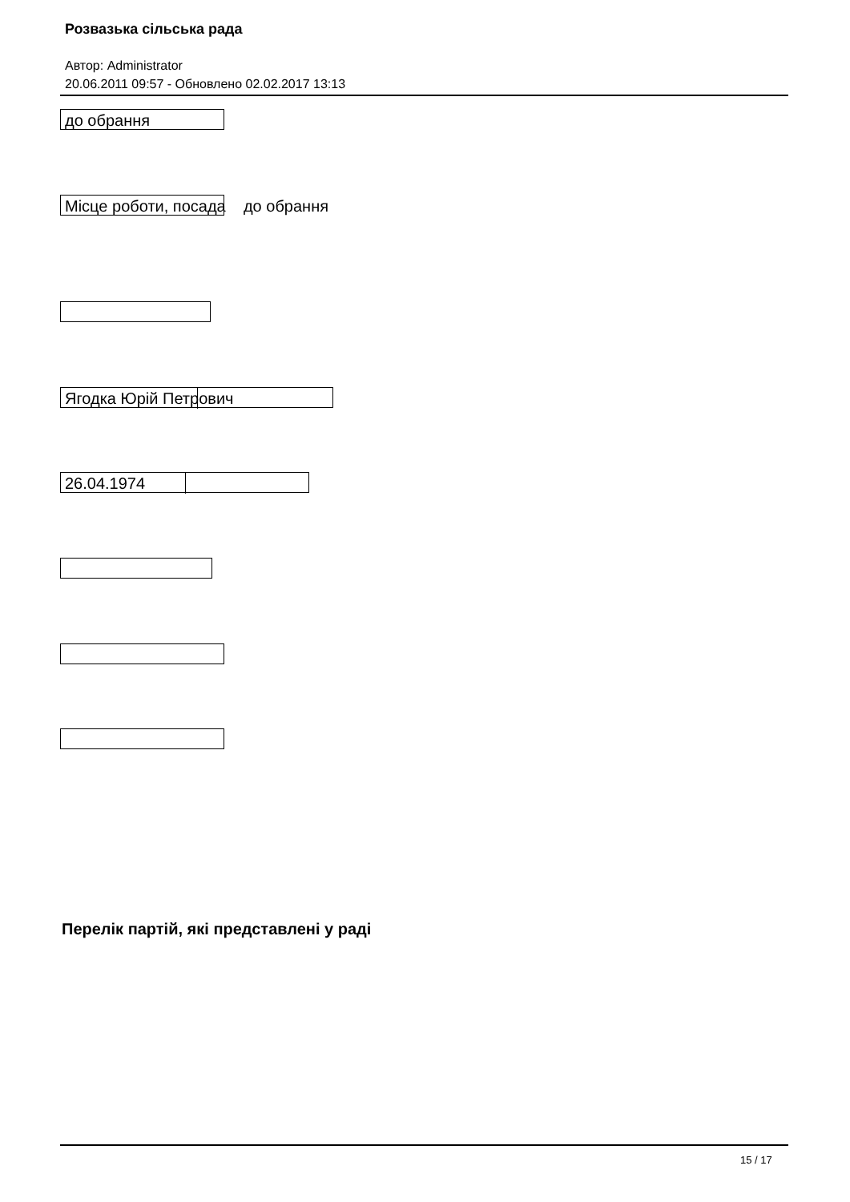Розвазька сільська рада
Автор: Administrator
20.06.2011 09:57 - Обновлено 02.02.2017 13:13
до обрання
Місце роботи, посада до обрання
Ягодка Юрій Петрович
26.04.1974
Перелік партій, які представлені у раді
15 / 17